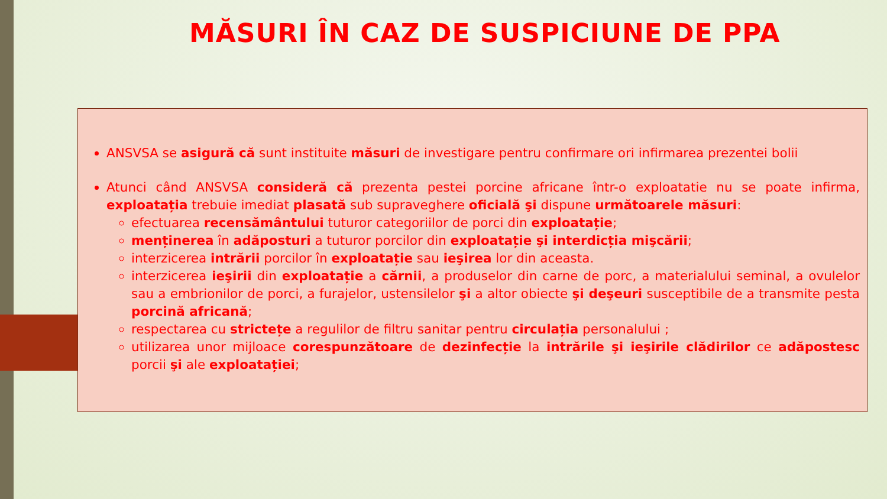MĂSURI ÎN CAZ DE SUSPICIUNE DE PPA
ANSVSA se asigură că sunt instituite măsuri de investigare pentru confirmare ori infirmarea prezentei bolii
Atunci când ANSVSA consideră că prezenta pestei porcine africane într-o exploatatie nu se poate infirma, exploatația trebuie imediat plasată sub supraveghere oficială şi dispune următoarele măsuri:
efectuarea recensământului tuturor categoriilor de porci din exploatație;
menținerea în adăposturi a tuturor porcilor din exploatație şi interdicția mişcării;
interzicerea intrării porcilor în exploatație sau ieşirea lor din aceasta.
interzicerea ieşirii din exploatație a cărnii, a produselor din carne de porc, a materialului seminal, a ovulelor sau a embrionilor de porci, a furajelor, ustensilelor şi a altor obiecte şi deşeuri susceptibile de a transmite pesta porcină africană;
respectarea cu strictețe a regulilor de filtru sanitar pentru circulația personalului ;
utilizarea unor mijloace corespunzătoare de dezinfecție la intrările şi ieşirile clădirilor ce adăpostesc porcii şi ale exploatației;